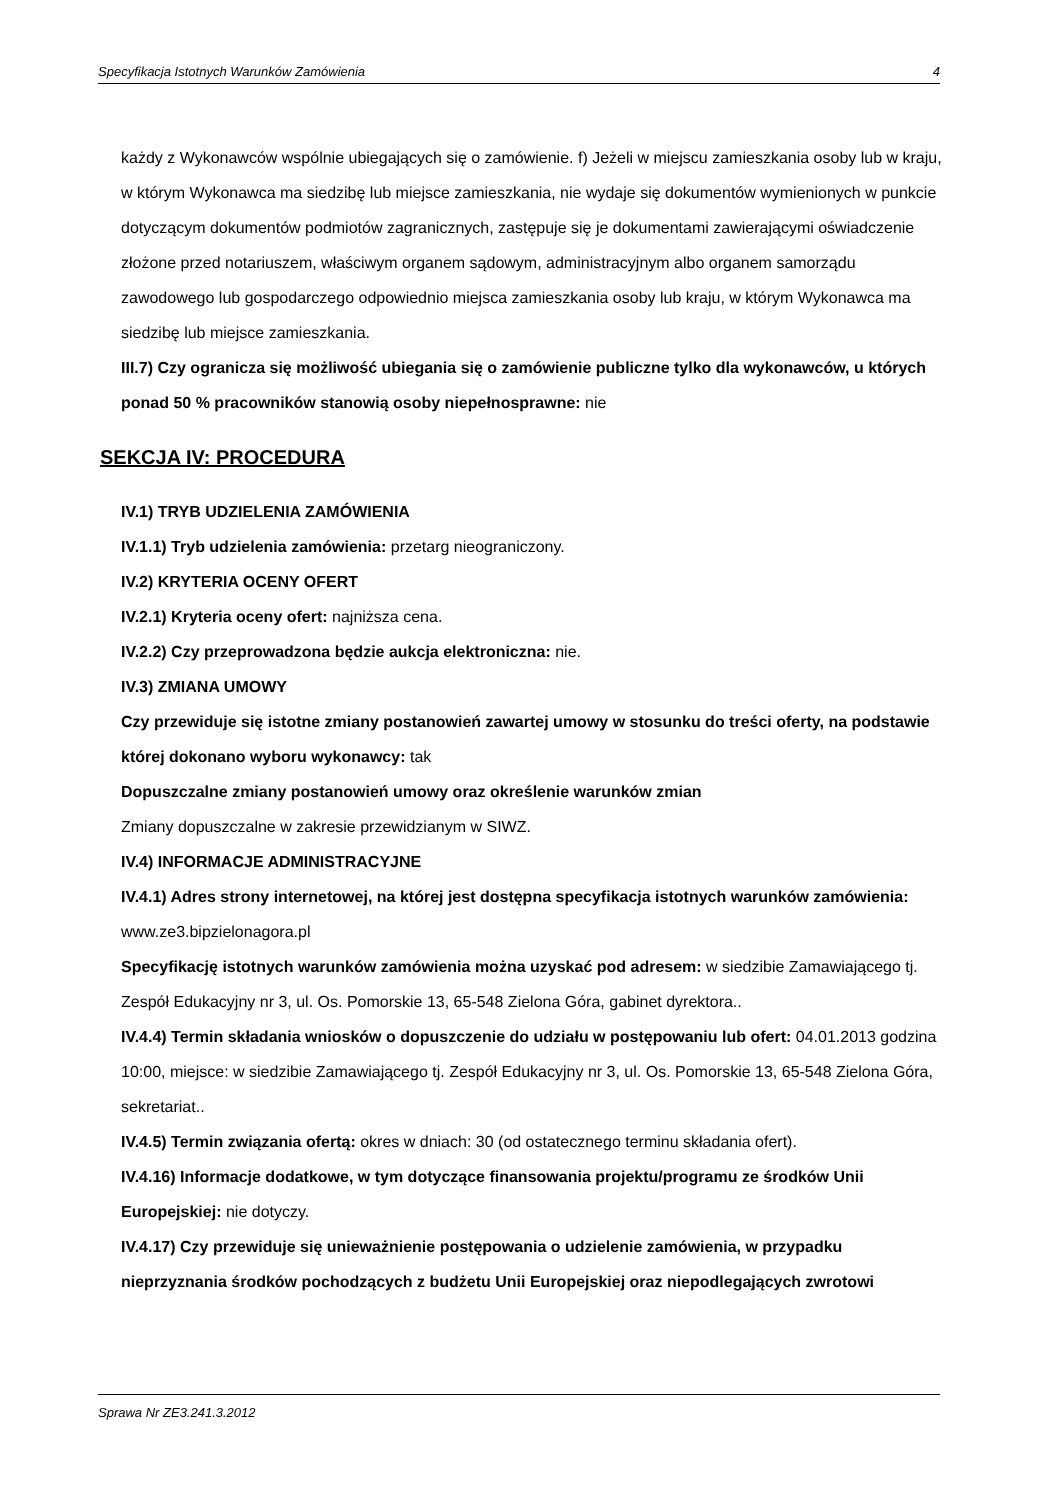Specyfikacja Istotnych Warunków Zamówienia 4
każdy z Wykonawców wspólnie ubiegających się o zamówienie. f) Jeżeli w miejscu zamieszkania osoby lub w kraju, w którym Wykonawca ma siedzibę lub miejsce zamieszkania, nie wydaje się dokumentów wymienionych w punkcie dotyczącym dokumentów podmiotów zagranicznych, zastępuje się je dokumentami zawierającymi oświadczenie złożone przed notariuszem, właściwym organem sądowym, administracyjnym albo organem samorządu zawodowego lub gospodarczego odpowiednio miejsca zamieszkania osoby lub kraju, w którym Wykonawca ma siedzibę lub miejsce zamieszkania.
III.7) Czy ogranicza się możliwość ubiegania się o zamówienie publiczne tylko dla wykonawców, u których ponad 50 % pracowników stanowią osoby niepełnosprawne: nie
SEKCJA IV: PROCEDURA
IV.1) TRYB UDZIELENIA ZAMÓWIENIA
IV.1.1) Tryb udzielenia zamówienia: przetarg nieograniczony.
IV.2) KRYTERIA OCENY OFERT
IV.2.1) Kryteria oceny ofert: najniższa cena.
IV.2.2) Czy przeprowadzona będzie aukcja elektroniczna: nie.
IV.3) ZMIANA UMOWY
Czy przewiduje się istotne zmiany postanowień zawartej umowy w stosunku do treści oferty, na podstawie której dokonano wyboru wykonawcy: tak
Dopuszczalne zmiany postanowień umowy oraz określenie warunków zmian
Zmiany dopuszczalne w zakresie przewidzianym w SIWZ.
IV.4) INFORMACJE ADMINISTRACYJNE
IV.4.1) Adres strony internetowej, na której jest dostępna specyfikacja istotnych warunków zamówienia: www.ze3.bipzielonagora.pl
Specyfikację istotnych warunków zamówienia można uzyskać pod adresem: w siedzibie Zamawiającego tj. Zespół Edukacyjny nr 3, ul. Os. Pomorskie 13, 65-548 Zielona Góra, gabinet dyrektora..
IV.4.4) Termin składania wniosków o dopuszczenie do udziału w postępowaniu lub ofert: 04.01.2013 godzina 10:00, miejsce: w siedzibie Zamawiającego tj. Zespół Edukacyjny nr 3, ul. Os. Pomorskie 13, 65-548 Zielona Góra, sekretariat..
IV.4.5) Termin związania ofertą: okres w dniach: 30 (od ostatecznego terminu składania ofert).
IV.4.16) Informacje dodatkowe, w tym dotyczące finansowania projektu/programu ze środków Unii Europejskiej: nie dotyczy.
IV.4.17) Czy przewiduje się unieważnienie postępowania o udzielenie zamówienia, w przypadku nieprzyznania środków pochodzących z budżetu Unii Europejskiej oraz niepodlegających zwrotowi
Sprawa Nr ZE3.241.3.2012